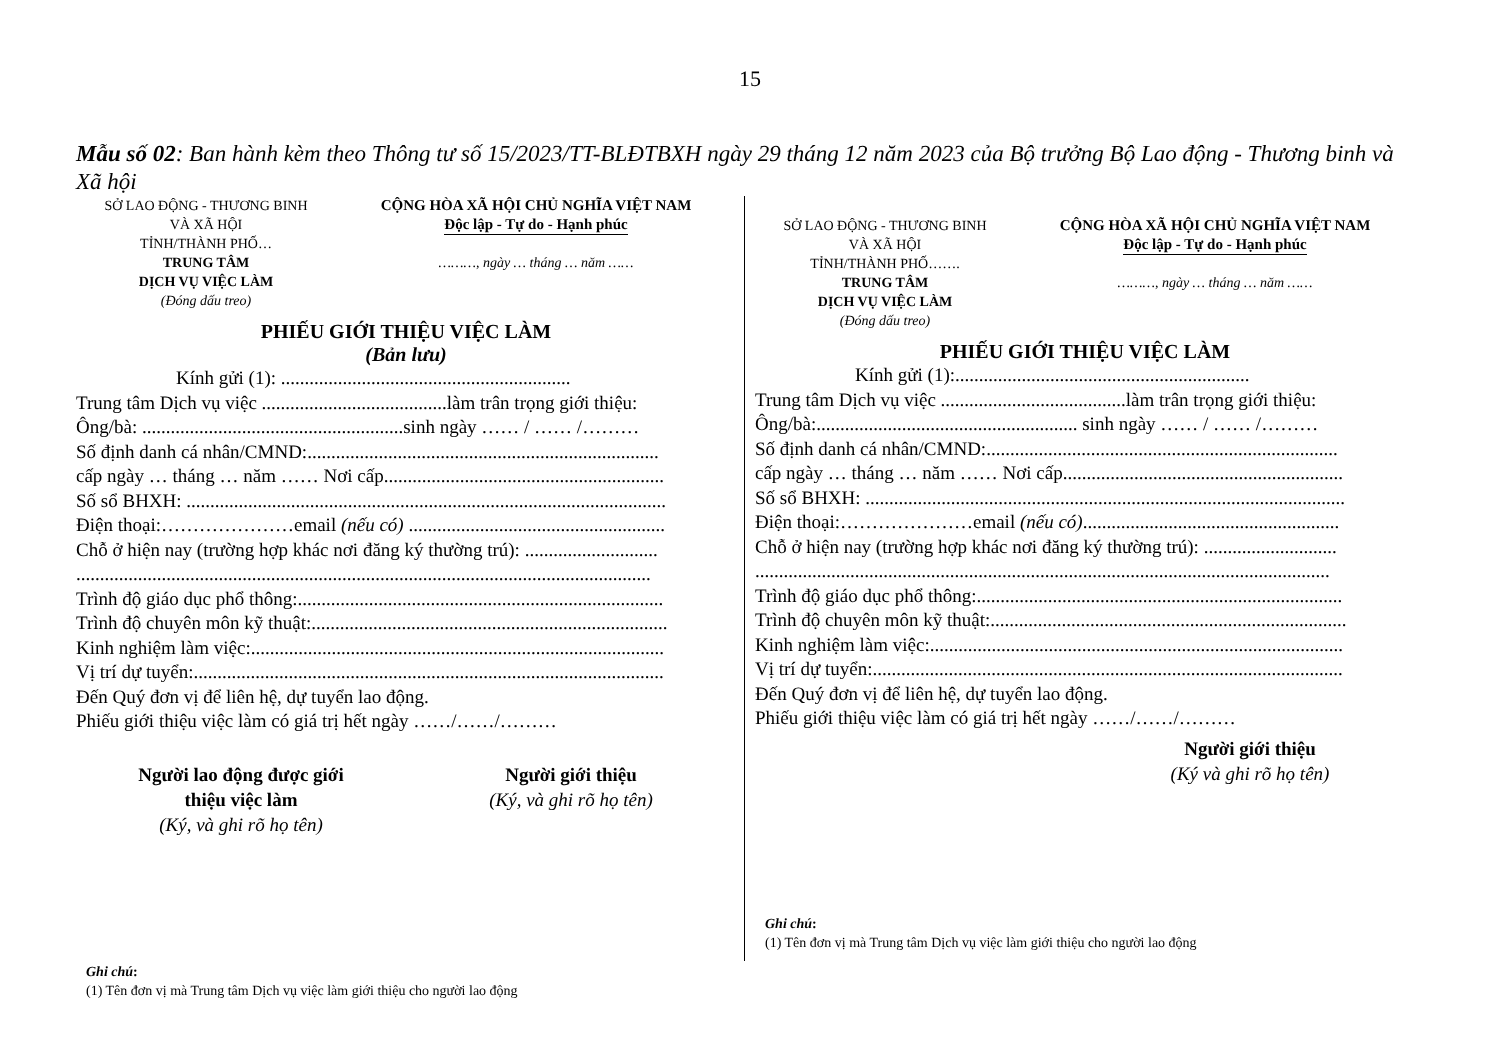15
Mẫu số 02: Ban hành kèm theo Thông tư số 15/2023/TT-BLĐTBXH ngày 29 tháng 12 năm 2023 của Bộ trưởng Bộ Lao động - Thương binh và Xã hội
SỞ LAO ĐỘNG - THƯƠNG BINH
VÀ XÃ HỘI
TỈNH/THÀNH PHỐ…
TRUNG TÂM
DỊCH VỤ VIỆC LÀM
(Đóng dấu treo)
CỘNG HÒA XÃ HỘI CHỦ NGHĨA VIỆT NAM
Độc lập - Tự do - Hạnh phúc
………, ngày … tháng … năm ……
PHIẾU GIỚI THIỆU VIỆC LÀM
(Bản lưu)
Kính gửi (1): .............................................................
Trung tâm Dịch vụ việc .......................................làm trân trọng giới thiệu:
Ông/bà: .......................................................sinh ngày …… / …… /………
Số định danh cá nhân/CMND:..........................................................................
cấp ngày … tháng … năm …… Nơi cấp...........................................................
Số sổ BHXH: .....................................................................................................
Điện thoại:…………………email (nếu có) ......................................................
Chỗ ở hiện nay (trường hợp khác nơi đăng ký thường trú): ............................
.........................................................................................................................
Trình độ giáo dục phổ thông:.............................................................................
Trình độ chuyên môn kỹ thuật:...........................................................................
Kinh nghiệm làm việc:.......................................................................................
Vị trí dự tuyển:...................................................................................................
Đến Quý đơn vị để liên hệ, dự tuyển lao động.
Phiếu giới thiệu việc làm có giá trị hết ngày ……/……/………
Người lao động được giới
thiệu việc làm
(Ký, và ghi rõ họ tên)
Người giới thiệu
(Ký, và ghi rõ họ tên)
Ghi chú:
(1) Tên đơn vị mà Trung tâm Dịch vụ việc làm giới thiệu cho người lao động
SỞ LAO ĐỘNG - THƯƠNG BINH
VÀ XÃ HỘI
TỈNH/THÀNH PHỐ…….
TRUNG TÂM
DỊCH VỤ VIỆC LÀM
(Đóng dấu treo)
CỘNG HÒA XÃ HỘI CHỦ NGHĨA VIỆT NAM
Độc lập - Tự do - Hạnh phúc
………, ngày … tháng … năm ……
PHIẾU GIỚI THIỆU VIỆC LÀM
Kính gửi (1):..............................................................
Trung tâm Dịch vụ việc .......................................làm trân trọng giới thiệu:
Ông/bà:....................................................... sinh ngày …… / …… /………
Số định danh cá nhân/CMND:..........................................................................
cấp ngày … tháng … năm …… Nơi cấp...........................................................
Số sổ BHXH: .....................................................................................................
Điện thoại:…………………email (nếu có)......................................................
Chỗ ở hiện nay (trường hợp khác nơi đăng ký thường trú): ............................
.........................................................................................................................
Trình độ giáo dục phổ thông:.............................................................................
Trình độ chuyên môn kỹ thuật:...........................................................................
Kinh nghiệm làm việc:.......................................................................................
Vị trí dự tuyển:...................................................................................................
Đến Quý đơn vị để liên hệ, dự tuyển lao động.
Phiếu giới thiệu việc làm có giá trị hết ngày ……/……/………
Người giới thiệu
(Ký và ghi rõ họ tên)
Ghi chú:
(1) Tên đơn vị mà Trung tâm Dịch vụ việc làm giới thiệu cho người lao động